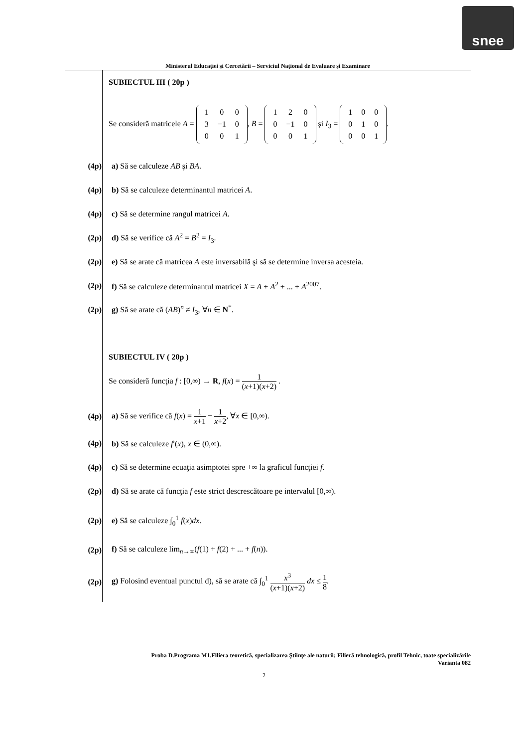snee
Ministerul Educaţiei şi Cercetării – Serviciul Naţional de Evaluare şi Examinare
SUBIECTUL III ( 20p )
Se consideră matricele A =
| 1 | 0 | 0 |
| 3 | −1 | 0 |
| 0 | 0 | 1 |
, B =
| 1 | 2 | 0 |
| 0 | −1 | 0 |
| 0 | 0 | 1 |
şi I<sub>3</sub> =
| 1 | 0 | 0 |
| 0 | 1 | 0 |
| 0 | 0 | 1 |
.
(4p) a) Să se calculeze AB şi BA.
(4p)
b) Să se calculeze determinantul matricei A.
(4p)
c) Să se determine rangul matricei A.
(2p)
d) Să se verifice că A<sup>2</sup> = B<sup>2</sup> = I<sub>3</sub>.
(2p)
e) Să se arate că matricea A este inversabilă şi să se determine inversa acesteia.
(2p)
f) Să se calculeze determinantul matricei X = A + A<sup>2</sup> + ... + A<sup>2007</sup>.
(2p)
g) Să se arate că (AB)<sup>n</sup> ≠ I<sub>3</sub>, ∀n ∈ N<sup>*</sup>.
SUBIECTUL IV ( 20p )
Se consideră funcţia f : [0,∞) → R, f(x) = 1 (x+1)(x+2) .
(4p)
a) Să se verifice că f(x) = 1 x+1 − 1 x+2, ∀x ∈ [0,∞).
(4p)
b) Să se calculeze f′(x), x ∈ (0,∞).
(4p)
c) Să se determine ecuaţia asimptotei spre +∞ la graficul funcţiei f.
(2p)
d) Să se arate că funcţia f este strict descrescătoare pe intervalul [0,∞).
(2p) e) Să se calculeze ∫<sub>0</sub><sup>1</sup> f(x)dx.
(2p)
f) Să se calculeze lim<sub>n→∞</sub>(f(1) + f(2) + ... + f(n)).
(2p)
g) Folosind eventual punctul d), să se arate că ∫<sub>0</sub><sup>1</sup> x<sup>3</sup> (x+1)(x+2) dx ≤ 1 8.
Proba D.Programa M1.Filiera teoretică, specializarea Ştiinţe ale naturii; Filieră tehnologică, profil Tehnic, toate specializările
Varianta 082
2